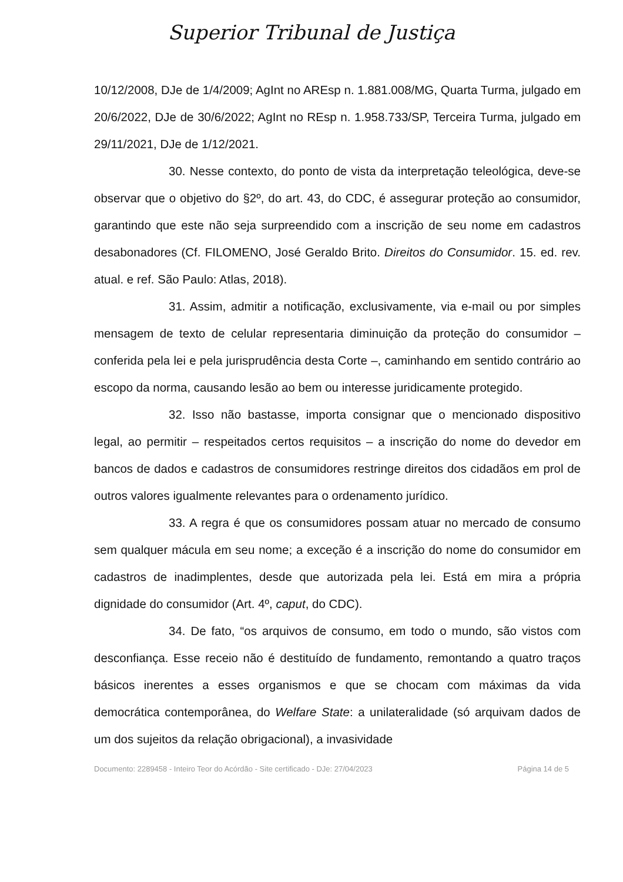Superior Tribunal de Justiça
10/12/2008, DJe de 1/4/2009; AgInt no AREsp n. 1.881.008/MG, Quarta Turma, julgado em 20/6/2022, DJe de 30/6/2022; AgInt no REsp n. 1.958.733/SP, Terceira Turma, julgado em 29/11/2021, DJe de 1/12/2021.
30. Nesse contexto, do ponto de vista da interpretação teleológica, deve-se observar que o objetivo do §2º, do art. 43, do CDC, é assegurar proteção ao consumidor, garantindo que este não seja surpreendido com a inscrição de seu nome em cadastros desabonadores (Cf. FILOMENO, José Geraldo Brito. Direitos do Consumidor. 15. ed. rev. atual. e ref. São Paulo: Atlas, 2018).
31. Assim, admitir a notificação, exclusivamente, via e-mail ou por simples mensagem de texto de celular representaria diminuição da proteção do consumidor – conferida pela lei e pela jurisprudência desta Corte –, caminhando em sentido contrário ao escopo da norma, causando lesão ao bem ou interesse juridicamente protegido.
32. Isso não bastasse, importa consignar que o mencionado dispositivo legal, ao permitir – respeitados certos requisitos – a inscrição do nome do devedor em bancos de dados e cadastros de consumidores restringe direitos dos cidadãos em prol de outros valores igualmente relevantes para o ordenamento jurídico.
33. A regra é que os consumidores possam atuar no mercado de consumo sem qualquer mácula em seu nome; a exceção é a inscrição do nome do consumidor em cadastros de inadimplentes, desde que autorizada pela lei. Está em mira a própria dignidade do consumidor (Art. 4º, caput, do CDC).
34. De fato, “os arquivos de consumo, em todo o mundo, são vistos com desconfiança. Esse receio não é destituído de fundamento, remontando a quatro traços básicos inerentes a esses organismos e que se chocam com máximas da vida democrática contemporânea, do Welfare State: a unilateralidade (só arquivam dados de um dos sujeitos da relação obrigacional), a invasividade
Documento: 2289458 - Inteiro Teor do Acórdão - Site certificado - DJe: 27/04/2023 Página 14 de 5